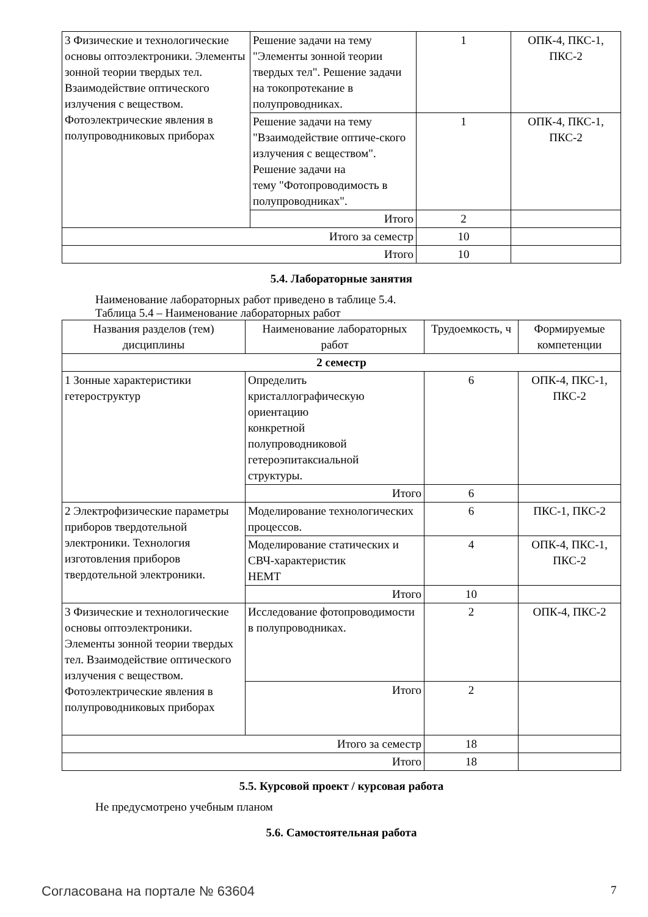| 3 Физические и технологические основы оптоэлектроники. Элементы зонной теории твердых тел. Взаимодействие оптического излучения с веществом. Фотоэлектрические явления в полупроводниковых приборах | Решение задачи на тему "Элементы зонной теории твердых тел". Решение задачи на токопротекание в полупроводниках. | 1 | ОПК-4, ПКС-1, ПКС-2 |
| | Решение задачи на тему "Взаимодействие оптиче-ского излучения с веществом". Решение задачи на тему "Фотопроводимость в полупроводниках". | 1 | ОПК-4, ПКС-1, ПКС-2 |
| | Итого | 2 | |
| Итого за семестр | | 10 | |
| Итого | | 10 | |
5.4. Лабораторные занятия
Наименование лабораторных работ приведено в таблице 5.4.
Таблица 5.4 – Наименование лабораторных работ
| Названия разделов (тем) дисциплины | Наименование лабораторных работ | Трудоемкость, ч | Формируемые компетенции |
| --- | --- | --- | --- |
| 2 семестр | | | |
| 1 Зонные характеристики гетероструктур | Определить кристаллографическую ориентацию конкретной полупроводниковой гетероэпитаксиальной структуры. | 6 | ОПК-4, ПКС-1, ПКС-2 |
| | Итого | 6 | |
| 2 Электрофизические параметры приборов твердотельной электроники. Технология изготовления приборов твердотельной электроники. | Моделирование технологических процессов. | 6 | ПКС-1, ПКС-2 |
| | Моделирование статических и СВЧ-характеристик HEMT | 4 | ОПК-4, ПКС-1, ПКС-2 |
| | Итого | 10 | |
| 3 Физические и технологические основы оптоэлектроники. Элементы зонной теории твердых тел. Взаимодействие оптического излучения с веществом. Фотоэлектрические явления в полупроводниковых приборах | Исследование фотопроводимости в полупроводниках. | 2 | ОПК-4, ПКС-2 |
| | Итого | 2 | |
| Итого за семестр | | 18 | |
| Итого | | 18 | |
5.5. Курсовой проект / курсовая работа
Не предусмотрено учебным планом
5.6. Самостоятельная работа
Согласована на портале № 63604 7